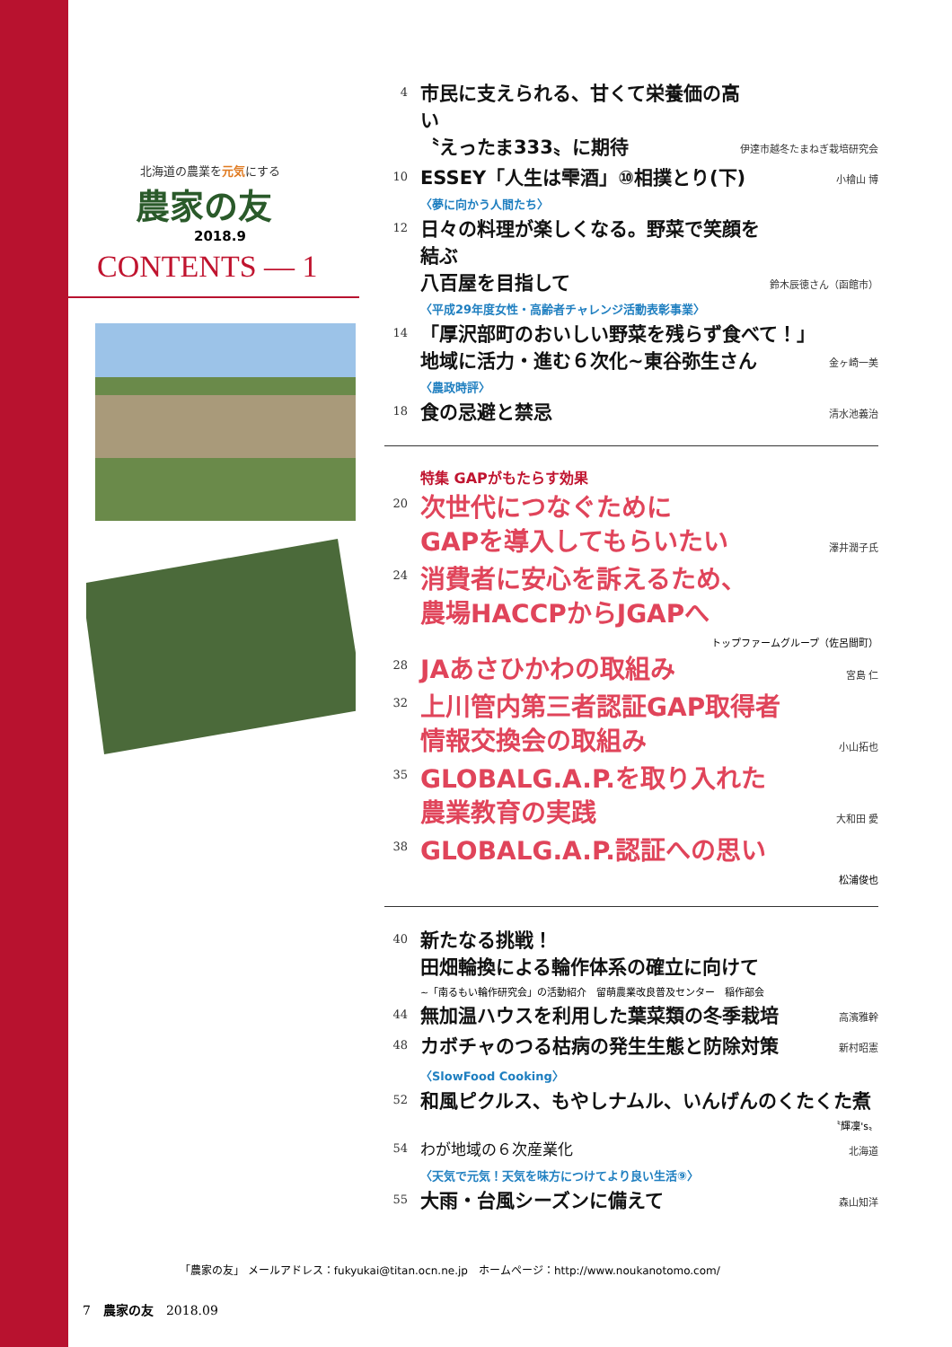北海道の農業を元気にする
農家の友
2018.9
CONTENTS — 1
4 市民に支えられる、甘くて栄養価の高い
〝えったま333〟に期待 伊達市越冬たまねぎ栽培研究会
10 ESSEY「人生は雫酒」⑩相撲とり(下) 小檜山 博
〈夢に向かう人間たち〉
12 日々の料理が楽しくなる。野菜で笑顔を結ぶ
八百屋を目指して 鈴木辰徳さん（函館市）
〈平成29年度女性・高齢者チャレンジ活動表彰事業〉
14 「厚沢部町のおいしい野菜を残らず食べて！」
地域に活力・進む６次化~東谷弥生さん 金ヶ崎一美
〈農政時評〉
18 食の忌避と禁忌 清水池義治
特集 GAPがもたらす効果
20 次世代につなぐために
GAPを導入してもらいたい 澤井潤子氏
24 消費者に安心を訴えるため、
農場HACCPからJGAPへ
トップファームグループ（佐呂間町）
28 JAあさひかわの取組み 宮島 仁
32 上川管内第三者認証GAP取得者
情報交換会の取組み 小山拓也
35 GLOBALG.A.P.を取り入れた
農業教育の実践 大和田 愛
38 GLOBALG.A.P.認証への思い
松浦俊也
40 新たなる挑戦！
田畑輪換による輪作体系の確立に向けて
~「南るもい輪作研究会」の活動紹介　留萌農業改良普及センター　稲作部会
44 無加温ハウスを利用した葉菜類の冬季栽培 高濱雅幹
48 カボチャのつる枯病の発生生態と防除対策 新村昭憲
〈SlowFood Cooking〉
52 和風ピクルス、もやしナムル、いんげんのくたくた煮
〝輝凜's〟
54 わが地域の６次産業化 北海道
〈天気で元気！天気を味方につけてより良い生活⑨〉
55 大雨・台風シーズンに備えて 森山知洋
「農家の友」 メールアドレス：fukyukai@titan.ocn.ne.jp　ホームページ：http://www.noukanotomo.com/
7　農家の友　2018.09